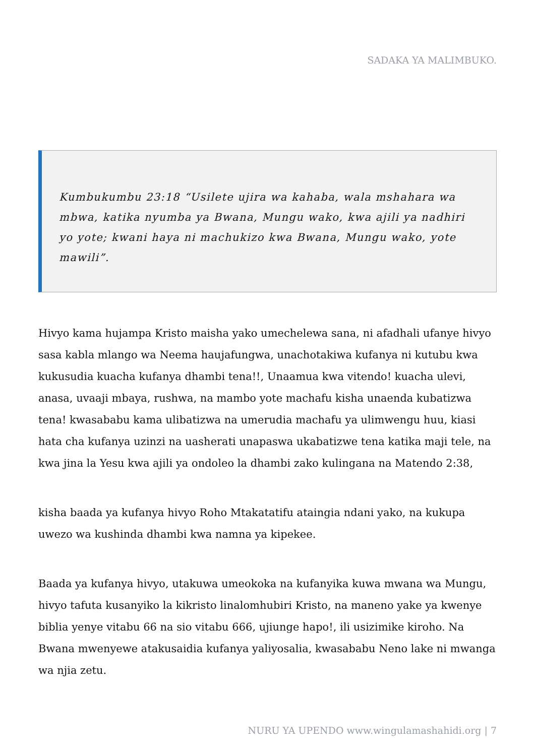SADAKA YA MALIMBUKO.
Kumbukumbu 23:18 “Usilete ujira wa kahaba, wala mshahara wa mbwa, katika nyumba ya Bwana, Mungu wako, kwa ajili ya nadhiri yo yote; kwani haya ni machukizo kwa Bwana, Mungu wako, yote mawili”.
Hivyo kama hujampa Kristo maisha yako umechelewa sana, ni afadhali ufanye hivyo sasa kabla mlango wa Neema haujafungwa, unachotakiwa kufanya ni kutubu kwa kukusudia kuacha kufanya dhambi tena!!, Unaamua kwa vitendo! kuacha ulevi, anasa, uvaaji mbaya, rushwa, na mambo yote machafu kisha unaenda kubatizwa tena! kwasababu kama ulibatizwa na umerudia machafu ya ulimwengu huu, kiasi hata cha kufanya uzinzi na uasherati unapaswa ukabatizwe tena katika maji tele, na kwa jina la Yesu kwa ajili ya ondoleo la dhambi zako kulingana na Matendo 2:38,
kisha baada ya kufanya hivyo Roho Mtakatatifu ataingia ndani yako, na kukupa uwezo wa kushinda dhambi kwa namna ya kipekee.
Baada ya kufanya hivyo, utakuwa umeokoka na kufanyika kuwa mwana wa Mungu, hivyo tafuta kusanyiko la kikristo linalomhubiri Kristo, na maneno yake ya kwenye biblia yenye vitabu 66 na sio vitabu 666, ujiunge hapo!, ili usizimike kiroho. Na Bwana mwenyewe atakusaidia kufanya yaliyosalia, kwasababu Neno lake ni mwanga wa njia zetu.
NURU YA UPENDO www.wingulamashahidi.org | 7